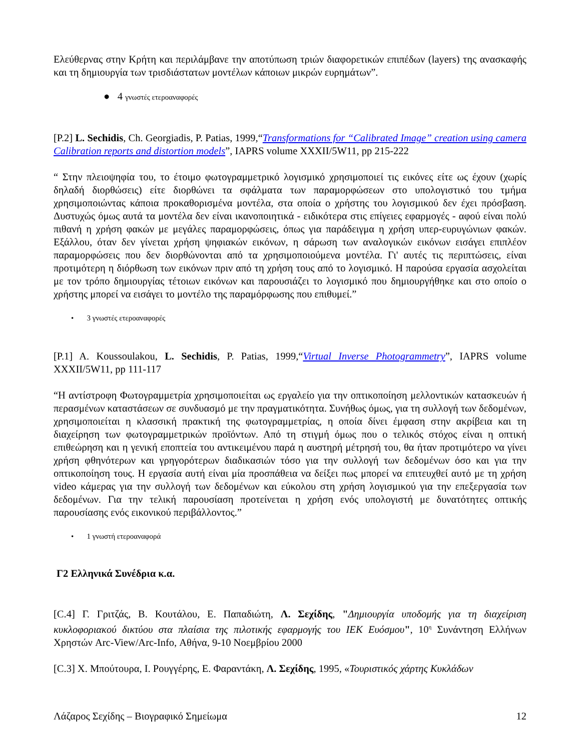Ελεύθερνας στην Κρήτη και περιλάμβανε την αποτύπωση τριών διαφορετικών επιπέδων (layers) της ανασκαφής και τη δημιουργία των τρισδιάστατων μοντέλων κάποιων μικρών ευρημάτων”.
● 4 γνωστές ετεροαναφορές
[P.2] L. Sechidis, Ch. Georgiadis, P. Patias, 1999,“Transformations for “Calibrated Image” creation using camera Calibration reports and distortion models”, IAPRS volume XXXII/5W11, pp 215-222
“ Στην πλειοψηφία του, το έτοιμο φωτογραμμετρικό λογισμικό χρησιμοποιεί τις εικόνες είτε ως έχουν (χωρίς δηλαδή διορθώσεις) είτε διορθώνει τα σφάλματα των παραμορφώσεων στο υπολογιστικό του τμήμα χρησιμοποιώντας κάποια προκαθορισμένα μοντέλα, στα οποία ο χρήστης του λογισμικού δεν έχει πρόσβαση. Δυστυχώς όμως αυτά τα μοντέλα δεν είναι ικανοποιητικά - ειδικότερα στις επίγειες εφαρμογές - αφού είναι πολύ πιθανή η χρήση φακών με μεγάλες παραμορφώσεις, όπως για παράδειγμα η χρήση υπερ-ευρυγώνιων φακών. Εξάλλου, όταν δεν γίνεται χρήση ψηφιακών εικόνων, η σάρωση των αναλογικών εικόνων εισάγει επιπλέον παραμορφώσεις που δεν διορθώνονται από τα χρησιμοποιούμενα μοντέλα. Γι' αυτές τις περιπτώσεις, είναι προτιμότερη η διόρθωση των εικόνων πριν από τη χρήση τους από το λογισμικό. Η παρούσα εργασία ασχολείται με τον τρόπο δημιουργίας τέτοιων εικόνων και παρουσιάζει το λογισμικό που δημιουργήθηκε και στο οποίο ο χρήστης μπορεί να εισάγει το μοντέλο της παραμόρφωσης που επιθυμεί.”
• 3 γνωστές ετεροαναφορές
[P.1] A. Koussoulakou, L. Sechidis, P. Patias, 1999,“Virtual Inverse Photogrammetry”, IAPRS volume XXXII/5W11, pp 111-117
“Η αντίστροφη Φωτογραμμετρία χρησιμοποιείται ως εργαλείο για την οπτικοποίηση μελλοντικών κατασκευών ή περασμένων καταστάσεων σε συνδυασμό με την πραγματικότητα. Συνήθως όμως, για τη συλλογή των δεδομένων, χρησιμοποιείται η κλασσική πρακτική της φωτογραμμετρίας, η οποία δίνει έμφαση στην ακρίβεια και τη διαχείρηση των φωτογραμμετρικών προϊόντων. Από τη στιγμή όμως που ο τελικός στόχος είναι η οπτική επιθεώρηση και η γενική εποπτεία του αντικειμένου παρά η αυστηρή μέτρησή του, θα ήταν προτιμότερο να γίνει χρήση φθηνότερων και γρηγορότερων διαδικασιών τόσο για την συλλογή των δεδομένων όσο και για την οπτικοποίηση τους. Η εργασία αυτή είναι μία προσπάθεια να δείξει πως μπορεί να επιτευχθεί αυτό με τη χρήση video κάμερας για την συλλογή των δεδομένων και εύκολου στη χρήση λογισμικού για την επεξεργασία των δεδομένων. Για την τελική παρουσίαση προτείνεται η χρήση ενός υπολογιστή με δυνατότητες οπτικής παρουσίασης ενός εικονικού περιβάλλοντος.”
• 1 γνωστή ετεροαναφορά
Γ2 Ελληνικά Συνέδρια κ.α.
[C.4] Γ. Γριτζάς, Β. Κουτάλου, Ε. Παπαδιώτη, Λ. Σεχίδης, "Δημιουργία υποδομής για τη διαχείριση κυκλοφοριακού δικτύου στα πλαίσια της πιλοτικής εφαρμογής του ΙΕΚ Ευόσμου", 10<sup>η</sup> Συνάντηση Ελλήνων Χρηστών Arc-View/Arc-Info, Αθήνα, 9-10 Νοεμβρίου 2000
[C.3] Χ. Μπούτουρα, Ι. Ρουγγέρης, Ε. Φαραντάκη, Λ. Σεχίδης, 1995, «Τουριστικός χάρτης Κυκλάδων
Λάζαρος Σεχίδης – Βιογραφικό Σημείωμα 12